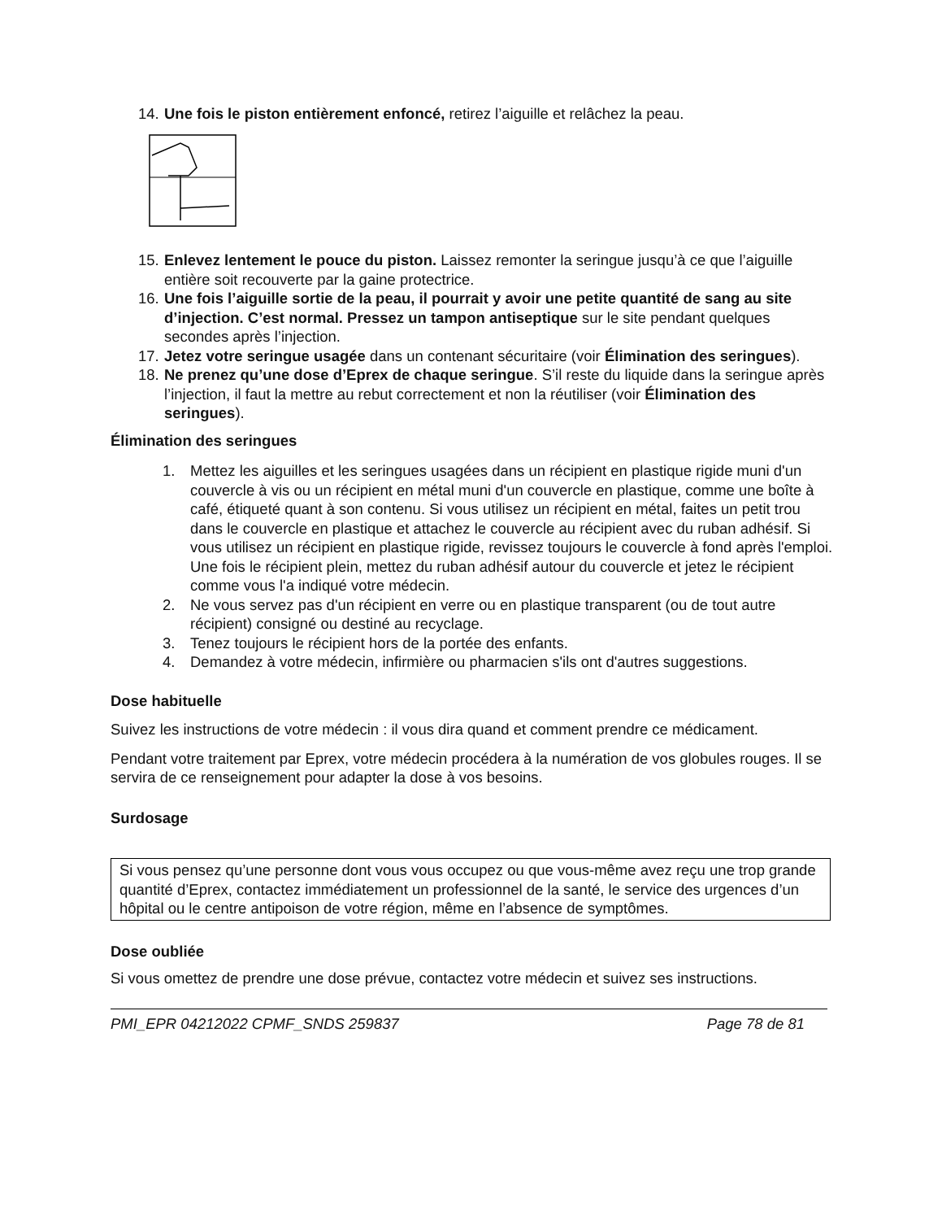14. Une fois le piston entièrement enfoncé, retirez l’aiguille et relâchez la peau.
15. Enlevez lentement le pouce du piston. Laissez remonter la seringue jusqu’à ce que l’aiguille entière soit recouverte par la gaine protectrice.
16. Une fois l’aiguille sortie de la peau, il pourrait y avoir une petite quantité de sang au site d’injection. C’est normal. Pressez un tampon antiseptique sur le site pendant quelques secondes après l’injection.
17. Jetez votre seringue usagée dans un contenant sécuritaire (voir Élimination des seringues).
18. Ne prenez qu’une dose d’Eprex de chaque seringue. S’il reste du liquide dans la seringue après l’injection, il faut la mettre au rebut correctement et non la réutiliser (voir Élimination des seringues).
Élimination des seringues
1. Mettez les aiguilles et les seringues usagées dans un récipient en plastique rigide muni d'un couvercle à vis ou un récipient en métal muni d'un couvercle en plastique, comme une boîte à café, étiqueté quant à son contenu. Si vous utilisez un récipient en métal, faites un petit trou dans le couvercle en plastique et attachez le couvercle au récipient avec du ruban adhésif. Si vous utilisez un récipient en plastique rigide, revissez toujours le couvercle à fond après l'emploi. Une fois le récipient plein, mettez du ruban adhésif autour du couvercle et jetez le récipient comme vous l'a indiqué votre médecin.
2. Ne vous servez pas d'un récipient en verre ou en plastique transparent (ou de tout autre récipient) consigné ou destiné au recyclage.
3. Tenez toujours le récipient hors de la portée des enfants.
4. Demandez à votre médecin, infirmière ou pharmacien s'ils ont d'autres suggestions.
Dose habituelle
Suivez les instructions de votre médecin : il vous dira quand et comment prendre ce médicament.
Pendant votre traitement par Eprex, votre médecin procédera à la numération de vos globules rouges. Il se servira de ce renseignement pour adapter la dose à vos besoins.
Surdosage
Si vous pensez qu’une personne dont vous vous occupez ou que vous-même avez reçu une trop grande quantité d’Eprex, contactez immédiatement un professionnel de la santé, le service des urgences d’un hôpital ou le centre antipoison de votre région, même en l’absence de symptômes.
Dose oubliée
Si vous omettez de prendre une dose prévue, contactez votre médecin et suivez ses instructions.
PMI_EPR 04212022 CPMF_SNDS 259837 Page 78 de 81